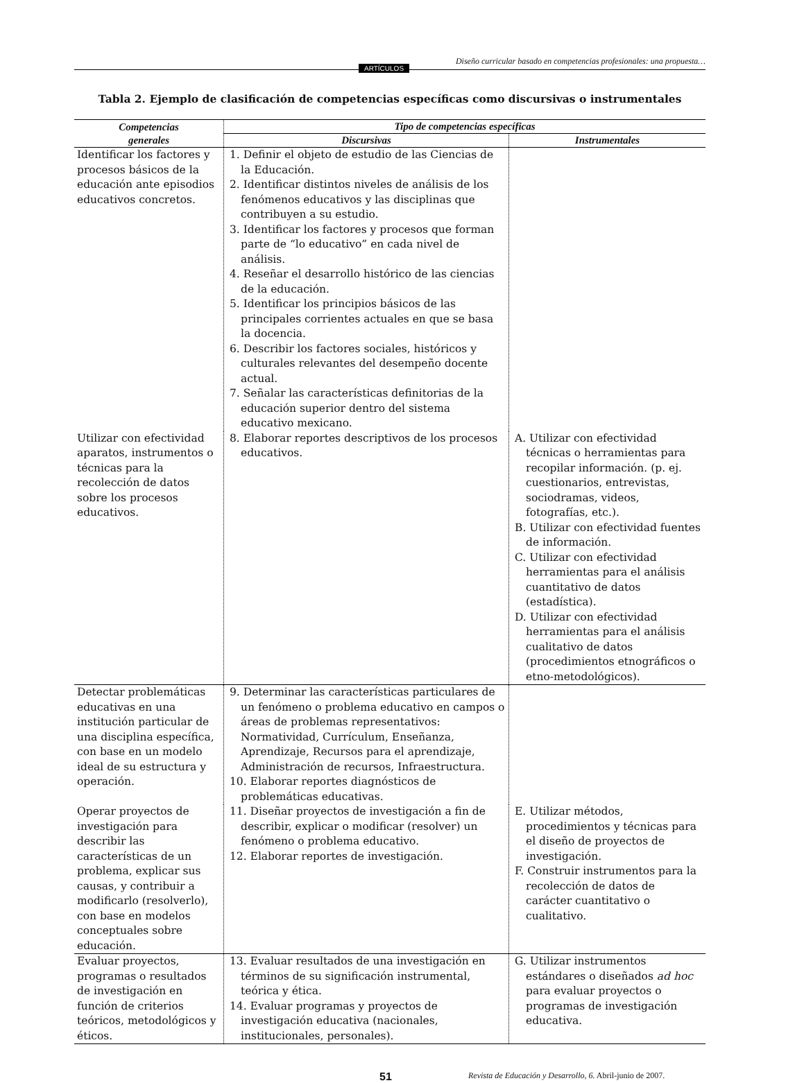ARTÍCULOS
Diseño curricular basado en competencias profesionales: una propuesta…
Tabla 2. Ejemplo de clasificación de competencias específicas como discursivas o instrumentales
| Competencias generales | Tipo de competencias específicas | |
| --- | --- | --- |
| | Discursivas | Instrumentales |
| Identificar los factores y procesos básicos de la educación ante episodios educativos concretos. | 1. Definir el objeto de estudio de las Ciencias de la Educación. 2. Identificar distintos niveles de análisis de los fenómenos educativos y las disciplinas que contribuyen a su estudio. 3. Identificar los factores y procesos que forman parte de “lo educativo” en cada nivel de análisis. 4. Reseñar el desarrollo histórico de las ciencias de la educación. 5. Identificar los principios básicos de las principales corrientes actuales en que se basa la docencia. 6. Describir los factores sociales, históricos y culturales relevantes del desempeño docente actual. 7. Señalar las características definitorias de la educación superior dentro del sistema educativo mexicano. | |
| Utilizar con efectividad aparatos, instrumentos o técnicas para la recolección de datos sobre los procesos educativos. | 8. Elaborar reportes descriptivos de los procesos educativos. | A. Utilizar con efectividad técnicas o herramientas para recopilar información. (p. ej. cuestionarios, entrevistas, sociodramas, videos, fotografías, etc.). B. Utilizar con efectividad fuentes de información. C. Utilizar con efectividad herramientas para el análisis cuantitativo de datos (estadística). D. Utilizar con efectividad herramientas para el análisis cualitativo de datos (procedimientos etnográficos o etno-metodológicos). |
| Detectar problemáticas educativas en una institución particular de una disciplina específica, con base en un modelo ideal de su estructura y operación. | 9. Determinar las características particulares de un fenómeno o problema educativo en campos o áreas de problemas representativos: Normatividad, Currículum, Enseñanza, Aprendizaje, Recursos para el aprendizaje, Administración de recursos, Infraestructura. 10. Elaborar reportes diagnósticos de problemáticas educativas. | |
| Operar proyectos de investigación para describir las características de un problema, explicar sus causas, y contribuir a modificarlo (resolverlo), con base en modelos conceptuales sobre educación. | 11. Diseñar proyectos de investigación a fin de describir, explicar o modificar (resolver) un fenómeno o problema educativo. 12. Elaborar reportes de investigación. | E. Utilizar métodos, procedimientos y técnicas para el diseño de proyectos de investigación. F. Construir instrumentos para la recolección de datos de carácter cuantitativo o cualitativo. |
| Evaluar proyectos, programas o resultados de investigación en función de criterios teóricos, metodológicos y éticos. | 13. Evaluar resultados de una investigación en términos de su significación instrumental, teórica y ética. 14. Evaluar programas y proyectos de investigación educativa (nacionales, institucionales, personales). | G. Utilizar instrumentos estándares o diseñados ad hoc para evaluar proyectos o programas de investigación educativa. |
51 Revista de Educación y Desarrollo, 6. Abril-junio de 2007.